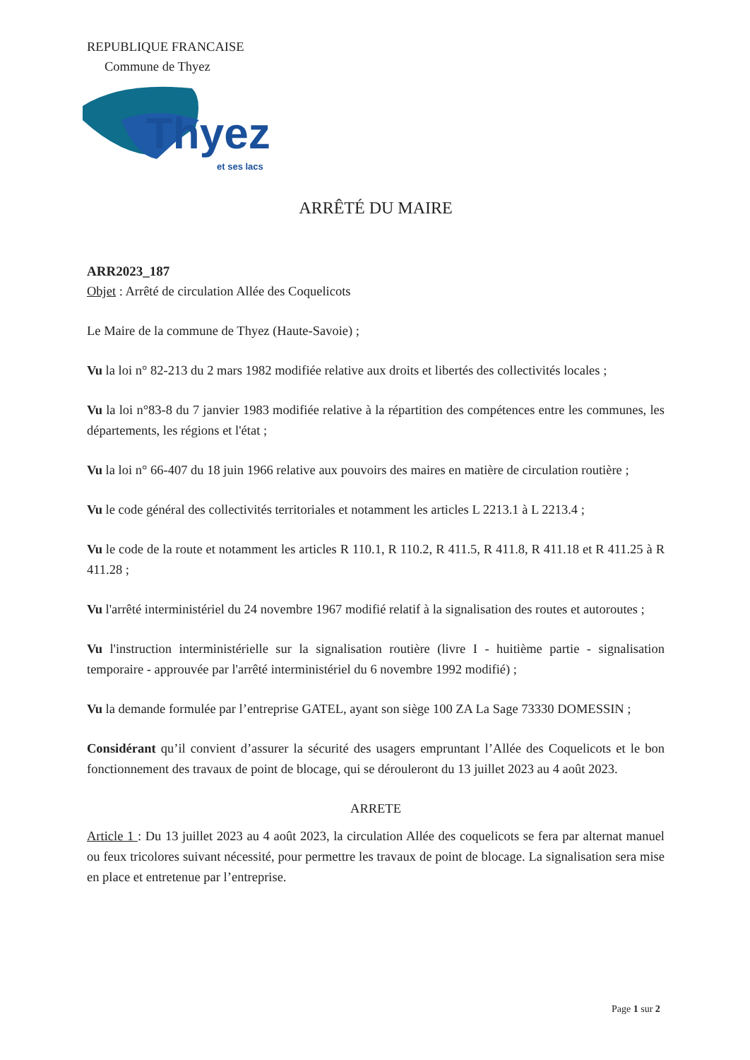REPUBLIQUE FRANCAISE
Commune de Thyez
Thyez
et ses lacs
ARRÊTÉ DU MAIRE
ARR2023_187
Objet : Arrêté de circulation Allée des Coquelicots
Le Maire de la commune de Thyez (Haute-Savoie) ;
Vu la loi n° 82-213 du 2 mars 1982 modifiée relative aux droits et libertés des collectivités locales ;
Vu la loi n°83-8 du 7 janvier 1983 modifiée relative à la répartition des compétences entre les communes, les départements, les régions et l'état ;
Vu la loi n° 66-407 du 18 juin 1966 relative aux pouvoirs des maires en matière de circulation routière ;
Vu le code général des collectivités territoriales et notamment les articles L 2213.1 à L 2213.4 ;
Vu le code de la route et notamment les articles R 110.1, R 110.2, R 411.5, R 411.8, R 411.18 et R 411.25 à R 411.28 ;
Vu l'arrêté interministériel du 24 novembre 1967 modifié relatif à la signalisation des routes et autoroutes ;
Vu l'instruction interministérielle sur la signalisation routière (livre I - huitième partie - signalisation temporaire - approuvée par l'arrêté interministériel du 6 novembre 1992 modifié) ;
Vu la demande formulée par l’entreprise GATEL, ayant son siège 100 ZA La Sage 73330 DOMESSIN ;
Considérant qu’il convient d’assurer la sécurité des usagers empruntant l’Allée des Coquelicots et le bon fonctionnement des travaux de point de blocage, qui se dérouleront du 13 juillet 2023 au 4 août 2023.
ARRETE
Article 1 : Du 13 juillet 2023 au 4 août 2023, la circulation Allée des coquelicots se fera par alternat manuel ou feux tricolores suivant nécessité, pour permettre les travaux de point de blocage. La signalisation sera mise en place et entretenue par l’entreprise.
Page 1 sur 2